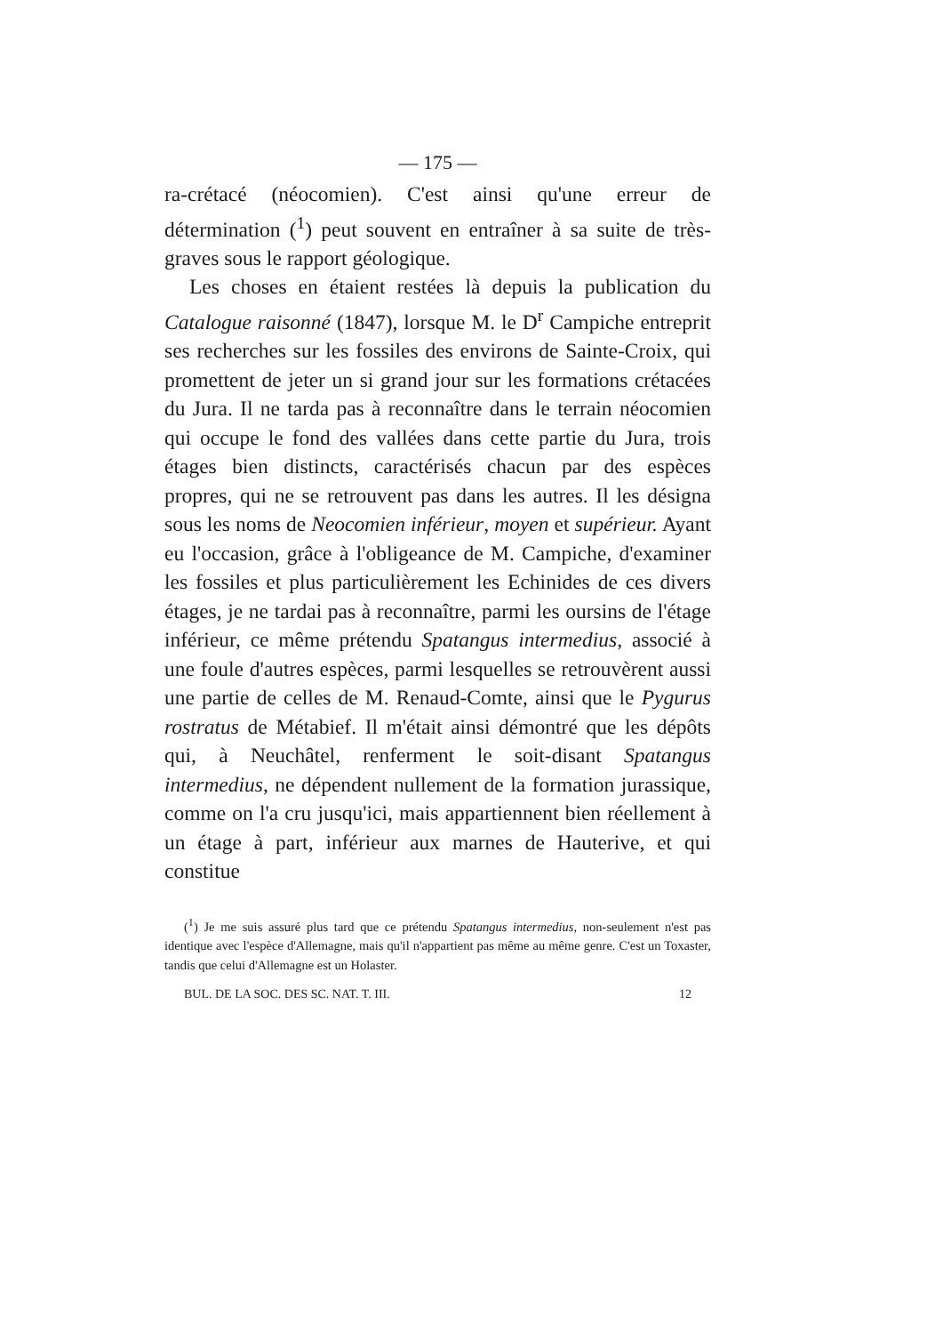— 175 —
ra-crétacé (néocomien). C'est ainsi qu'une erreur de détermination (<sup>1</sup>) peut souvent en entraîner à sa suite de très-graves sous le rapport géologique.
Les choses en étaient restées là depuis la publication du Catalogue raisonné (1847), lorsque M. le D<sup>r</sup> Campiche entreprit ses recherches sur les fossiles des environs de Sainte-Croix, qui promettent de jeter un si grand jour sur les formations crétacées du Jura. Il ne tarda pas à reconnaître dans le terrain néocomien qui occupe le fond des vallées dans cette partie du Jura, trois étages bien distincts, caractérisés chacun par des espèces propres, qui ne se retrouvent pas dans les autres. Il les désigna sous les noms de Neocomien inférieur, moyen et supérieur. Ayant eu l'occasion, grâce à l'obligeance de M. Campiche, d'examiner les fossiles et plus particulièrement les Echinides de ces divers étages, je ne tardai pas à reconnaître, parmi les oursins de l'étage inférieur, ce même prétendu Spatangus intermedius, associé à une foule d'autres espèces, parmi lesquelles se retrouvèrent aussi une partie de celles de M. Renaud-Comte, ainsi que le Pygurus rostratus de Métabief. Il m'était ainsi démontré que les dépôts qui, à Neuchâtel, renferment le soit-disant Spatangus intermedius, ne dépendent nullement de la formation jurassique, comme on l'a cru jusqu'ici, mais appartiennent bien réellement à un étage à part, inférieur aux marnes de Hauterive, et qui constitue
(<sup>1</sup>) Je me suis assuré plus tard que ce prétendu Spatangus intermedius, non-seulement n'est pas identique avec l'espèce d'Allemagne, mais qu'il n'appartient pas même au même genre. C'est un Toxaster, tandis que celui d'Allemagne est un Holaster.
BUL. DE LA SOC. DES SC. NAT. T. III. 12